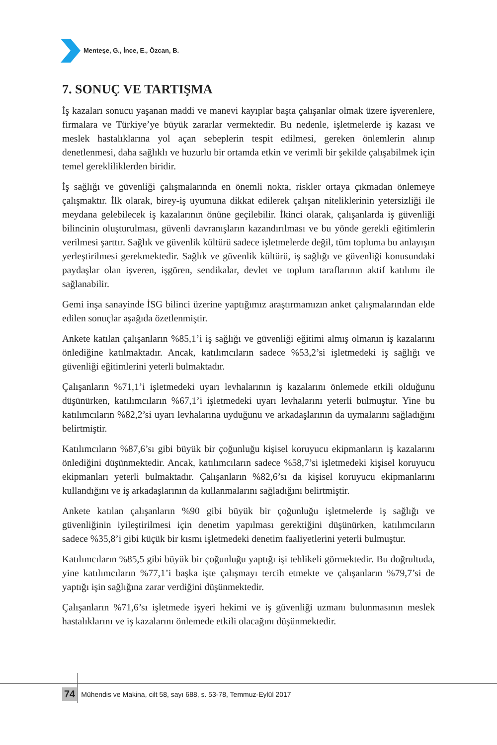Menteşe, G., İnce, E., Özcan, B.
7. SONUÇ VE TARTIŞMA
İş kazaları sonucu yaşanan maddi ve manevi kayıplar başta çalışanlar olmak üzere işverenlere, firmalara ve Türkiye’ye büyük zararlar vermektedir. Bu nedenle, işletmelerde iş kazası ve meslek hastalıklarına yol açan sebeplerin tespit edilmesi, gereken önlemlerin alınıp denetlenmesi, daha sağlıklı ve huzurlu bir ortamda etkin ve verimli bir şekilde çalışabilmek için temel gerekliliklerden biridir.
İş sağlığı ve güvenliği çalışmalarında en önemli nokta, riskler ortaya çıkmadan önlemeye çalışmaktır. İlk olarak, birey-iş uyumuna dikkat edilerek çalışan niteliklerinin yetersizliği ile meydana gelebilecek iş kazalarının önüne geçilebilir. İkinci olarak, çalışanlarda iş güvenliği bilincinin oluşturulması, güvenli davranışların kazandırılması ve bu yönde gerekli eğitimlerin verilmesi şarttır. Sağlık ve güvenlik kültürü sadece işletmelerde değil, tüm topluma bu anlayışın yerleştirilmesi gerekmektedir. Sağlık ve güvenlik kültürü, iş sağlığı ve güvenliği konusundaki paydaşlar olan işveren, işgören, sendikalar, devlet ve toplum taraflarının aktif katılımı ile sağlanabilir.
Gemi inşa sanayinde İSG bilinci üzerine yaptığımız araştırmamızın anket çalışmalarından elde edilen sonuçlar aşağıda özetlenmiştir.
Ankete katılan çalışanların %85,1’i iş sağlığı ve güvenliği eğitimi almış olmanın iş kazalarını önlediğine katılmaktadır. Ancak, katılımcıların sadece %53,2’si işletmedeki iş sağlığı ve güvenliği eğitimlerini yeterli bulmaktadır.
Çalışanların %71,1’i işletmedeki uyarı levhalarının iş kazalarını önlemede etkili olduğunu düşünürken, katılımcıların %67,1’i işletmedeki uyarı levhalarını yeterli bulmuştur. Yine bu katılımcıların %82,2’si uyarı levhalarına uyduğunu ve arkadaşlarının da uymalarını sağladığını belirtmiştir.
Katılımcıların %87,6’sı gibi büyük bir çoğunluğu kişisel koruyucu ekipmanların iş kazalarını önlediğini düşünmektedir. Ancak, katılımcıların sadece %58,7’si işletmedeki kişisel koruyucu ekipmanları yeterli bulmaktadır. Çalışanların %82,6’sı da kişisel koruyucu ekipmanlarını kullandığını ve iş arkadaşlarının da kullanmalarını sağladığını belirtmiştir.
Ankete katılan çalışanların %90 gibi büyük bir çoğunluğu işletmelerde iş sağlığı ve güvenliğinin iyileştirilmesi için denetim yapılması gerektiğini düşünürken, katılımcıların sadece %35,8’i gibi küçük bir kısmı işletmedeki denetim faaliyetlerini yeterli bulmuştur.
Katılımcıların %85,5 gibi büyük bir çoğunluğu yaptığı işi tehlikeli görmektedir. Bu doğrultuda, yine katılımcıların %77,1’i başka işte çalışmayı tercih etmekte ve çalışanların %79,7’si de yaptığı işin sağlığına zarar verdiğini düşünmektedir.
Çalışanların %71,6’sı işletmede işyeri hekimi ve iş güvenliği uzmanı bulunmasının meslek hastalıklarını ve iş kazalarını önlemede etkili olacağını düşünmektedir.
74 Mühendis ve Makina, cilt 58, sayı 688, s. 53-78, Temmuz-Eylül 2017